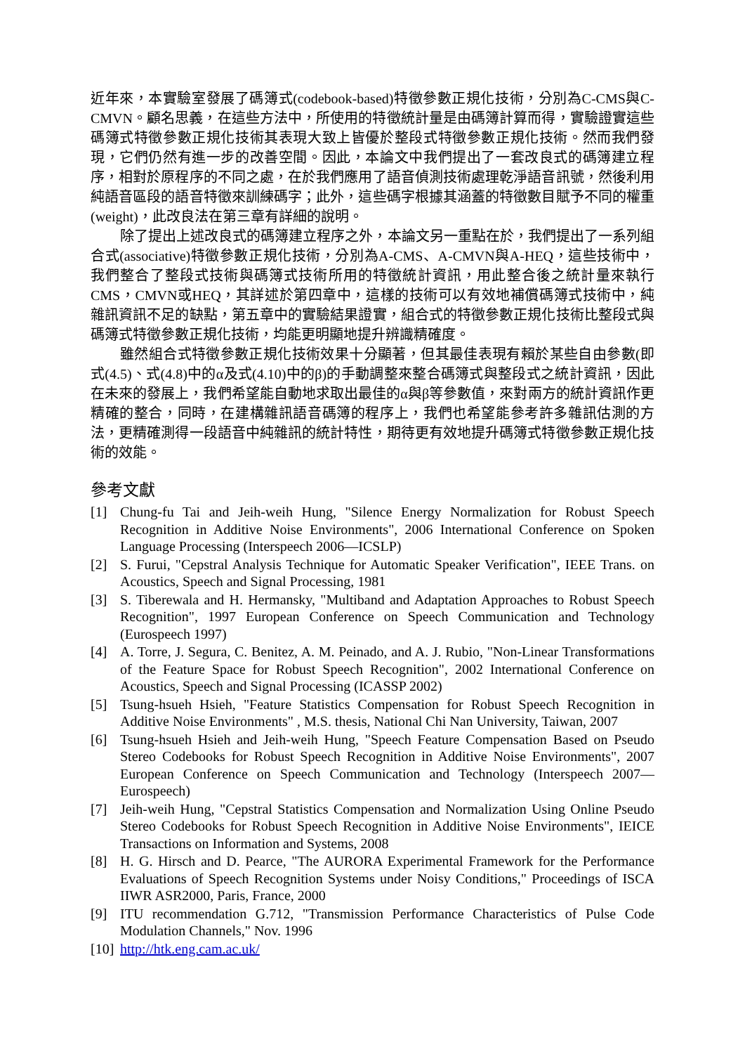近年來，本實驗室發展了碼簿式(codebook-based)特徵參數正規化技術，分別為C-CMS與C-CMVN。顧名思義，在這些方法中，所使用的特徵統計量是由碼簿計算而得，實驗證實這些碼簿式特徵參數正規化技術其表現大致上皆優於整段式特徵參數正規化技術。然而我們發現，它們仍然有進一步的改善空間。因此，本論文中我們提出了一套改良式的碼簿建立程序，相對於原程序的不同之處，在於我們應用了語音偵測技術處理乾淨語音訊號，然後利用純語音區段的語音特徵來訓練碼字；此外，這些碼字根據其涵蓋的特徵數目賦予不同的權重(weight)，此改良法在第三章有詳細的說明。
除了提出上述改良式的碼簿建立程序之外，本論文另一重點在於，我們提出了一系列組合式(associative)特徵參數正規化技術，分別為A-CMS、A-CMVN與A-HEQ，這些技術中，我們整合了整段式技術與碼簿式技術所用的特徵統計資訊，用此整合後之統計量來執行CMS，CMVN或HEQ，其詳述於第四章中，這樣的技術可以有效地補償碼簿式技術中，純雜訊資訊不足的缺點，第五章中的實驗結果證實，組合式的特徵參數正規化技術比整段式與碼簿式特徵參數正規化技術，均能更明顯地提升辨識精確度。
雖然組合式特徵參數正規化技術效果十分顯著，但其最佳表現有賴於某些自由參數(即式(4.5)、式(4.8)中的α及式(4.10)中的β)的手動調整來整合碼簿式與整段式之統計資訊，因此在未來的發展上，我們希望能自動地求取出最佳的α與β等參數值，來對兩方的統計資訊作更精確的整合，同時，在建構雜訊語音碼簿的程序上，我們也希望能參考許多雜訊估測的方法，更精確測得一段語音中純雜訊的統計特性，期待更有效地提升碼簿式特徵參數正規化技術的效能。
參考文獻
[1] Chung-fu Tai and Jeih-weih Hung, "Silence Energy Normalization for Robust Speech Recognition in Additive Noise Environments", 2006 International Conference on Spoken Language Processing (Interspeech 2006—ICSLP)
[2] S. Furui, "Cepstral Analysis Technique for Automatic Speaker Verification", IEEE Trans. on Acoustics, Speech and Signal Processing, 1981
[3] S. Tiberewala and H. Hermansky, "Multiband and Adaptation Approaches to Robust Speech Recognition", 1997 European Conference on Speech Communication and Technology (Eurospeech 1997)
[4] A. Torre, J. Segura, C. Benitez, A. M. Peinado, and A. J. Rubio, "Non-Linear Transformations of the Feature Space for Robust Speech Recognition", 2002 International Conference on Acoustics, Speech and Signal Processing (ICASSP 2002)
[5] Tsung-hsueh Hsieh, "Feature Statistics Compensation for Robust Speech Recognition in Additive Noise Environments" , M.S. thesis, National Chi Nan University, Taiwan, 2007
[6] Tsung-hsueh Hsieh and Jeih-weih Hung, "Speech Feature Compensation Based on Pseudo Stereo Codebooks for Robust Speech Recognition in Additive Noise Environments", 2007 European Conference on Speech Communication and Technology (Interspeech 2007—Eurospeech)
[7] Jeih-weih Hung, "Cepstral Statistics Compensation and Normalization Using Online Pseudo Stereo Codebooks for Robust Speech Recognition in Additive Noise Environments", IEICE Transactions on Information and Systems, 2008
[8] H. G. Hirsch and D. Pearce, "The AURORA Experimental Framework for the Performance Evaluations of Speech Recognition Systems under Noisy Conditions," Proceedings of ISCA IIWR ASR2000, Paris, France, 2000
[9] ITU recommendation G.712, "Transmission Performance Characteristics of Pulse Code Modulation Channels," Nov. 1996
[10] http://htk.eng.cam.ac.uk/